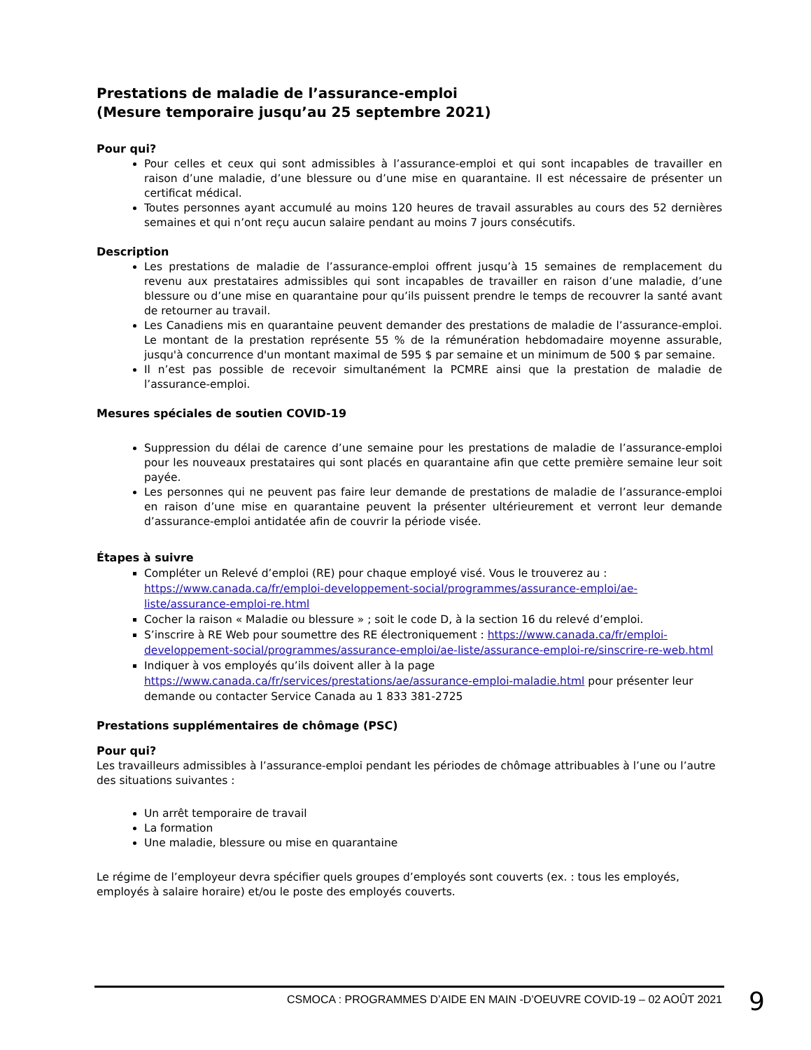Prestations de maladie de l’assurance-emploi
(Mesure temporaire jusqu’au 25 septembre 2021)
Pour qui?
Pour celles et ceux qui sont admissibles à l’assurance-emploi et qui sont incapables de travailler en raison d’une maladie, d’une blessure ou d’une mise en quarantaine. Il est nécessaire de présenter un certificat médical.
Toutes personnes ayant accumulé au moins 120 heures de travail assurables au cours des 52 dernières semaines et qui n’ont reçu aucun salaire pendant au moins 7 jours consécutifs.
Description
Les prestations de maladie de l’assurance-emploi offrent jusqu’à 15 semaines de remplacement du revenu aux prestataires admissibles qui sont incapables de travailler en raison d’une maladie, d’une blessure ou d’une mise en quarantaine pour qu’ils puissent prendre le temps de recouvrer la santé avant de retourner au travail.
Les Canadiens mis en quarantaine peuvent demander des prestations de maladie de l’assurance-emploi. Le montant de la prestation représente 55 % de la rémunération hebdomadaire moyenne assurable, jusqu'à concurrence d'un montant maximal de 595 $ par semaine et un minimum de 500 $ par semaine.
Il n’est pas possible de recevoir simultanément la PCMRE ainsi que la prestation de maladie de l’assurance-emploi.
Mesures spéciales de soutien COVID-19
Suppression du délai de carence d’une semaine pour les prestations de maladie de l’assurance-emploi pour les nouveaux prestataires qui sont placés en quarantaine afin que cette première semaine leur soit payée.
Les personnes qui ne peuvent pas faire leur demande de prestations de maladie de l’assurance-emploi en raison d’une mise en quarantaine peuvent la présenter ultérieurement et verront leur demande d’assurance-emploi antidatée afin de couvrir la période visée.
Étapes à suivre
Compléter un Relevé d’emploi (RE) pour chaque employé visé. Vous le trouverez au : https://www.canada.ca/fr/emploi-developpement-social/programmes/assurance-emploi/ae-liste/assurance-emploi-re.html
Cocher la raison « Maladie ou blessure » ; soit le code D, à la section 16 du relevé d’emploi.
S’inscrire à RE Web pour soumettre des RE électroniquement : https://www.canada.ca/fr/emploi-developpement-social/programmes/assurance-emploi/ae-liste/assurance-emploi-re/sinscrire-re-web.html
Indiquer à vos employés qu’ils doivent aller à la page https://www.canada.ca/fr/services/prestations/ae/assurance-emploi-maladie.html pour présenter leur demande ou contacter Service Canada au 1 833 381-2725
Prestations supplémentaires de chômage (PSC)
Pour qui?
Les travailleurs admissibles à l’assurance-emploi pendant les périodes de chômage attribuables à l’une ou l’autre des situations suivantes :
Un arrêt temporaire de travail
La formation
Une maladie, blessure ou mise en quarantaine
Le régime de l’employeur devra spécifier quels groupes d’employés sont couverts (ex. : tous les employés, employés à salaire horaire) et/ou le poste des employés couverts.
CSMOCA : PROGRAMMES D’AIDE EN MAIN -D’OEUVRE COVID-19 – 02 AOÛT 2021
9